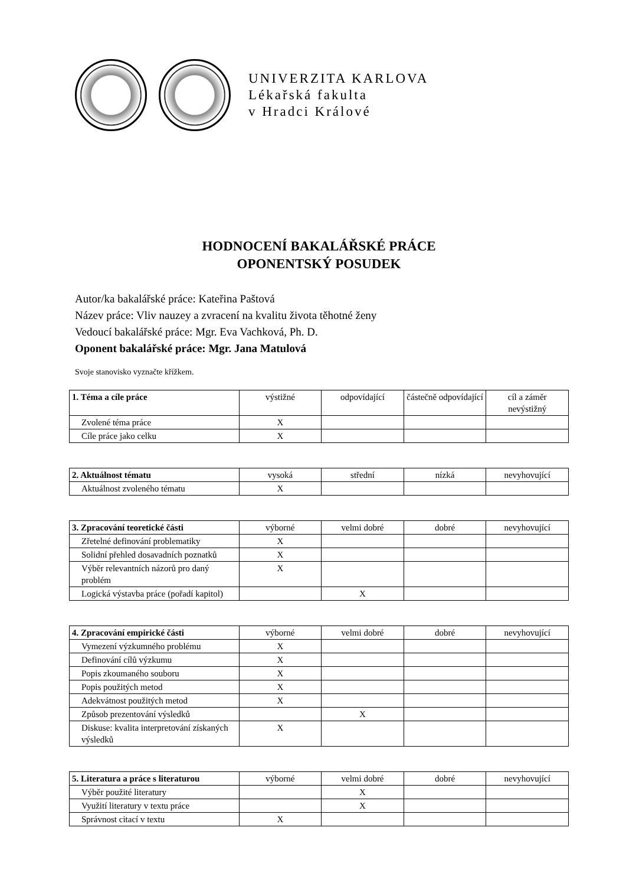UNIVERZITA KARLOVA
Lékařská fakulta
v Hradci Králové
HODNOCENÍ BAKALÁŘSKÉ PRÁCE
OPONENTSKÝ POSUDEK
Autor/ka bakalářské práce: Kateřina Paštová
Název práce: Vliv nauzey a zvracení na kvalitu života těhotné ženy
Vedoucí bakalářské práce: Mgr. Eva Vachková, Ph. D.
Oponent bakalářské práce: Mgr. Jana Matulová
Svoje stanovisko vyznačte křížkem.
| 1. Téma a cíle práce | výstižné | odpovídající | částečně odpovídající | cíl a záměr nevýstižný |
| --- | --- | --- | --- | --- |
| Zvolené téma práce | X | | | |
| Cíle práce jako celku | X | | | |
| 2. Aktuálnost tématu | vysoká | střední | nízká | nevyhovující |
| --- | --- | --- | --- | --- |
| Aktuálnost zvoleného tématu | X | | | |
| 3. Zpracování teoretické části | výborné | velmi dobré | dobré | nevyhovující |
| --- | --- | --- | --- | --- |
| Zřetelné definování problematiky | X | | | |
| Solidní přehled dosavadních poznatků | X | | | |
| Výběr relevantních názorů pro daný problém | X | | | |
| Logická výstavba práce (pořadí kapitol) | | X | | |
| 4. Zpracování empirické části | výborné | velmi dobré | dobré | nevyhovující |
| --- | --- | --- | --- | --- |
| Vymezení výzkumného problému | X | | | |
| Definování cílů výzkumu | X | | | |
| Popis zkoumaného souboru | X | | | |
| Popis použitých metod | X | | | |
| Adekvátnost použitých metod | X | | | |
| Způsob prezentování výsledků | | X | | |
| Diskuse: kvalita interpretování získaných výsledků | X | | | |
| 5. Literatura a práce s literaturou | výborné | velmi dobré | dobré | nevyhovující |
| --- | --- | --- | --- | --- |
| Výběr použité literatury | | X | | |
| Využití literatury v textu práce | | X | | |
| Správnost citací v textu | X | | | |